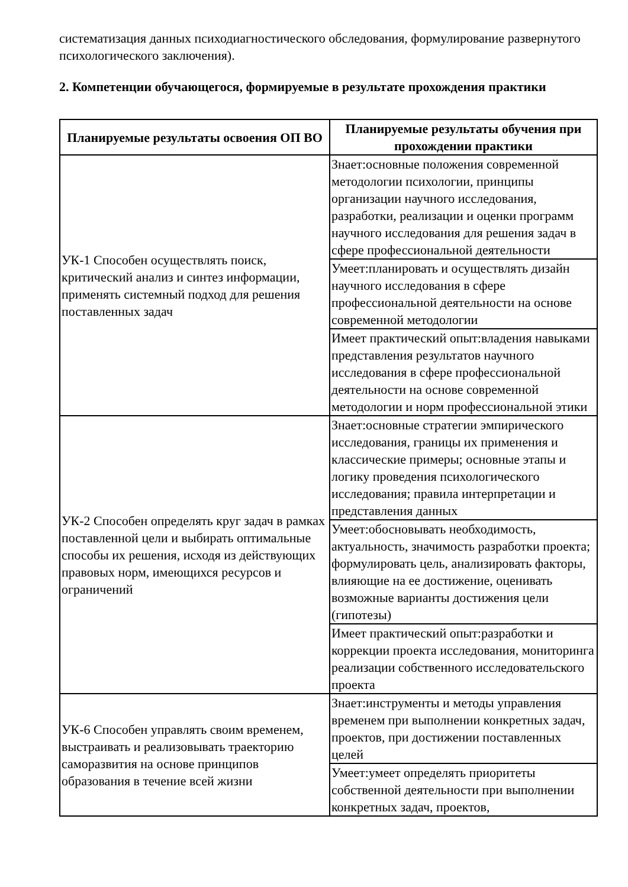систематизация данных психодиагностического обследования, формулирование развернутого психологического заключения).
2. Компетенции обучающегося, формируемые в результате прохождения практики
| Планируемые результаты освоения ОП ВО | Планируемые результаты обучения при прохождении практики |
| --- | --- |
| УК-1 Способен осуществлять поиск, критический анализ и синтез информации, применять системный подход для решения поставленных задач | Знает:основные положения современной методологии психологии, принципы организации научного исследования, разработки, реализации и оценки программ научного исследования для решения задач в сфере профессиональной деятельности |
| | Умеет:планировать и осуществлять дизайн научного исследования в сфере профессиональной деятельности на основе современной методологии |
| | Имеет практический опыт:владения навыками представления результатов научного исследования в сфере профессиональной деятельности на основе современной методологии и норм профессиональной этики |
| УК-2 Способен определять круг задач в рамках поставленной цели и выбирать оптимальные способы их решения, исходя из действующих правовых норм, имеющихся ресурсов и ограничений | Знает:основные стратегии эмпирического исследования, границы их применения и классические примеры; основные этапы и логику проведения психологического исследования; правила интерпретации и представления данных |
| | Умеет:обосновывать необходимость, актуальность, значимость разработки проекта; формулировать цель, анализировать факторы, влияющие на ее достижение, оценивать возможные варианты достижения цели (гипотезы) |
| | Имеет практический опыт:разработки и коррекции проекта исследования, мониторинга реализации собственного исследовательского проекта |
| УК-6 Способен управлять своим временем, выстраивать и реализовывать траекторию саморазвития на основе принципов образования в течение всей жизни | Знает:инструменты и методы управления временем при выполнении конкретных задач, проектов, при достижении поставленных целей |
| | Умеет:умеет определять приоритеты собственной деятельности при выполнении конкретных задач, проектов, |